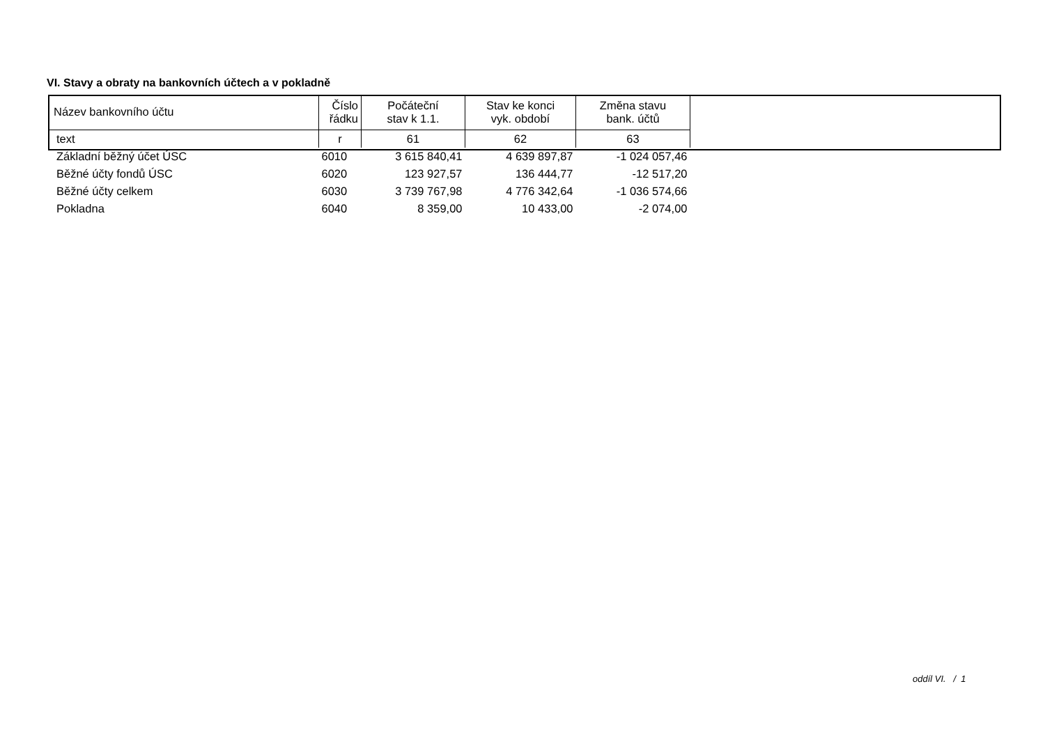VI. Stavy a obraty na bankovních účtech a v pokladně
| Název bankovního účtu | Číslo řádku | Počáteční stav k 1.1. | Stav ke konci vyk. období | Změna stavu bank. účtů |
| --- | --- | --- | --- | --- |
| text | r | 61 | 62 | 63 |
| Základní běžný účet ÚSC | 6010 | 3 615 840,41 | 4 639 897,87 | -1 024 057,46 |
| Běžné účty fondů ÚSC | 6020 | 123 927,57 | 136 444,77 | -12 517,20 |
| Běžné účty celkem | 6030 | 3 739 767,98 | 4 776 342,64 | -1 036 574,66 |
| Pokladna | 6040 | 8 359,00 | 10 433,00 | -2 074,00 |
oddíl VI. / 1